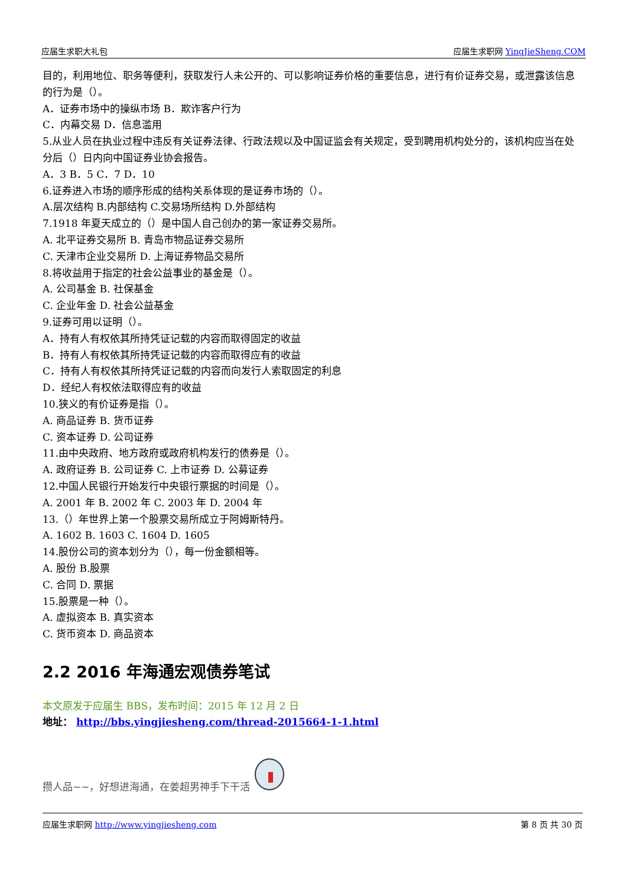应届生求职大礼包 应届生求职网 YingJieSheng.COM
目的，利用地位、职务等便利，获取发行人未公开的、可以影响证券价格的重要信息，进行有价证券交易，或泄露该信息的行为是（）。
A．证券市场中的操纵市场 B．欺诈客户行为
C．内幕交易 D．信息滥用
5.从业人员在执业过程中违反有关证券法律、行政法规以及中国证监会有关规定，受到聘用机构处分的，该机构应当在处分后（）日内向中国证券业协会报告。
A．3 B．5 C．7 D．10
6.证券进入市场的顺序形成的结构关系体现的是证券市场的（）。
A.层次结构 B.内部结构 C.交易场所结构 D.外部结构
7.1918 年夏天成立的（）是中国人自己创办的第一家证券交易所。
A. 北平证券交易所 B. 青岛市物品证券交易所
C. 天津市企业交易所 D. 上海证券物品交易所
8.将收益用于指定的社会公益事业的基金是（）。
A. 公司基金 B. 社保基金
C. 企业年金 D. 社会公益基金
9.证券可用以证明（）。
A．持有人有权依其所持凭证记载的内容而取得固定的收益
B．持有人有权依其所持凭证记载的内容而取得应有的收益
C．持有人有权依其所持凭证记载的内容而向发行人索取固定的利息
D．经纪人有权依法取得应有的收益
10.狭义的有价证券是指（）。
A. 商品证券 B. 货币证券
C. 资本证券 D. 公司证券
11.由中央政府、地方政府或政府机构发行的债券是（）。
A. 政府证券 B. 公司证券 C. 上市证券 D. 公募证券
12.中国人民银行开始发行中央银行票据的时间是（）。
A. 2001 年 B. 2002 年 C. 2003 年 D. 2004 年
13.（）年世界上第一个股票交易所成立于阿姆斯特丹。
A. 1602 B. 1603 C. 1604 D. 1605
14.股份公司的资本划分为（），每一份金额相等。
A. 股份 B.股票
C. 合同 D. 票据
15.股票是一种（）。
A. 虚拟资本 B. 真实资本
C. 货币资本 D. 商品资本
2.2 2016 年海通宏观债券笔试
本文原发于应届生 BBS，发布时间：2015 年 12 月 2 日
地址： http://bbs.yingjiesheng.com/thread-2015664-1-1.html
攒人品~~，好想进海通，在姜超男神手下干活
应届生求职网 http://www.yingjiesheng.com 第 8 页 共 30 页